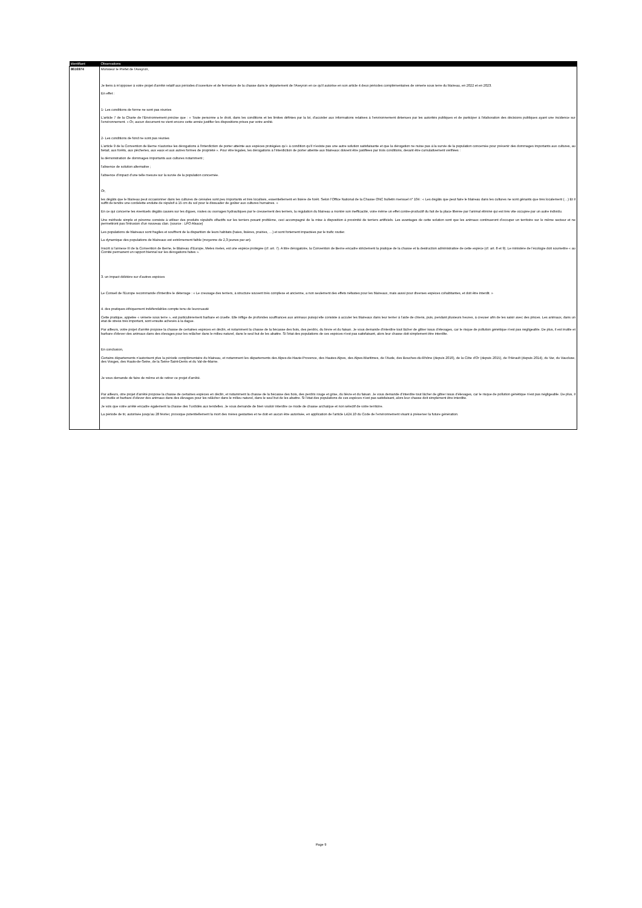| Identifiant | Observations |
| --- | --- |
| 8616974 | Monsieur le Préfet de l'Aveyron, Je tiens à m'opposer à votre projet d'arrêté relatif aux périodes d'ouverture et de fermeture de la chasse dans le département de l'Aveyron en ce qu'il autorise en son article 4 deux périodes complémentaires de vénerie sous terre du blaireau, en 2022 et en 2023. En effet : 1- Les conditions de forme ne sont pas réunies L'article 7 de la Charte de l'Environnement précise que : « Toute personne a le droit, dans les conditions et les limites définies par la loi, d'accéder aux informations relatives à l'environnement détenues par les autorités publiques et de participer à l'élaboration des décisions publiques ayant une incidence sur l'environnement. » Or, aucun document ne vient encore cette année justifier les dispositions prises par votre arrêté. 2- Les conditions de fond ne sont pas réunies L'article 9 de la Convention de Berne n'autorise les dérogations à l'interdiction de porter atteinte aux espèces protégées qu'« à condition qu'il n'existe pas une autre solution satisfaisante et que la dérogation ne nuise pas à la survie de la population concernée pour prévenir des dommages importants aux cultures, au bétail, aux forêts, aux pêcheries, aux eaux et aux autres formes de propriété ». Pour être légales, les dérogations à l'interdiction de porter atteinte aux blaireaux doivent être justifiées par trois conditions, devant être cumulativement vérifiées : la démonstration de dommages importants aux cultures notamment ; l'absence de solution alternative ; l'absence d'impact d'une telle mesure sur la survie de la population concernée. Or, les dégâts que le blaireau peut occasionner dans les cultures de céréales sont peu importants et très localisés, essentiellement en lisière de forêt. Selon l'Office National de la Chasse ONC bulletin mensuel n° 104 : « Les dégâts que peut faire le blaireau dans les cultures ne sont gênants que très localement (…) Et il suffit de tendre une cordelette enduite de répulsif à 15 cm du sol pour le dissuader de goûter aux cultures humaines. » En ce qui concerne les éventuels dégâts causés sur les digues, routes ou ouvrages hydrauliques par le creusement des terriers, la régulation du blaireau a montré son inefficacité, voire même un effet contre-productif du fait de la place libérée par l'animal éliminé qui est très vite occupée par un autre individu. Une méthode simple et pérenne consiste à utiliser des produits répulsifs olfactifs sur les terriers posant problème, ceci accompagné de la mise à disposition à proximité de terriers artificiels. Les avantages de cette solution sont que les animaux continueront d'occuper un territoire sur le même secteur et ne permettront pas l'intrusion d'un nouveau clan. (source : LPO Alsace) Les populations de blaireaux sont fragiles et souffrent de la disparition de leurs habitats (haies, lisières, prairies, …) et sont fortement impactées par le trafic routier. La dynamique des populations de blaireaux est extrêmement faible (moyenne de 2,3 jeunes par an). Inscrit à l'annexe III de la Convention de Berne, le Blaireau d'Europe, Meles meles, est une espèce protégée (cf. art. 7). A titre dérogatoire, la Convention de Berne encadre strictement la pratique de la chasse et la destruction administrative de cette espèce (cf. art. 8 et 9). Le ministère de l'écologie doit soumettre « au Comité permanent un rapport biennal sur les dérogations faites ». 3. un impact délétère sur d'autres espèces Le Conseil de l'Europe recommande d'interdire le déterrage : « Le creusage des terriers, à structure souvent très complexe et ancienne, a non seulement des effets néfastes pour les blaireaux, mais aussi pour diverses espèces cohabitantes, et doit être interdit. » 4. des pratiques éthiquement indéfendables compte tenu de leurcruauté Cette pratique, appelée « vénerie sous terre », est particulièrement barbare et cruelle. Elle inflige de profondes souffrances aux animaux puisqu'elle consiste à acculer les blaireaux dans leur terrier à l'aide de chiens, puis, pendant plusieurs heures, à creuser afin de les saisir avec des pinces. Les animaux, dans un état de stress très important, sont ensuite achevés à la dague. Par ailleurs, votre projet d'arrêté propose la chasse de certaines espèces en déclin, et notamment la chasse de la bécasse des bois, des perdrix, du lièvre et du faisan. Je vous demande d'interdire tout lâcher de gibier issus d'élevages, car le risque de pollution génétique n'est pas négligeable. De plus, il est inutile et barbare d'élever des animaux dans des élevages pour les relâcher dans le milieu naturel, dans le seul but de les abattre. Si l'état des populations de ces espèces n'est pas satisfaisant, alors leur chasse doit simplement être interdite. En conclusion, Certains départements n'autorisent plus la période complémentaire du blaireau, et notamment les départements des Alpes-de-Haute-Provence, des Hautes-Alpes, des Alpes-Maritimes, de l'Aude, des Bouches-du-Rhône (depuis 2016), de la Côte d'Or (depuis 2015), de l'Hérault (depuis 2014), du Var, du Vaucluse, des Vosges, des Hauts-de-Seine, de la Seine-Saint-Denis et du Val-de-Marne. Je vous demande de faire de même et de retirer ce projet d'arrêté. Par ailleurs, otre projet d'arrêté propose la chasse de certaines espèces en déclin, et notamment la chasse de la bécasse des bois, des perdrix rouge et grise, du lièvre et du faisan. Je vous demande d'interdire tout lâcher de gibier issus d'élevages, car le risque de pollution génétique n'est pas négligeable. De plus, il est inutile et barbare d'élever des animaux dans des élevages pour les relâcher dans le milieu naturel, dans le seul but de les abattre. Si l'état des populations de ces espèces n'est pas satisfaisant, alors leur chasse doit simplement être interdite. Je vois que votre arrêté encadre également la chasse des Turdidés aux tendelles. Je vous demande de bien vouloir interdire ce mode de chasse archaïque et non sélectif de votre territoire. La période de tir, autorisée jusqu'au 28 février, provoque potentiellement la mort des mères gestantes et ne doit en aucun être autorisée, en application de l'article L424.10 du Code de l'environnement visant à préserver la future génération. |
Page 9